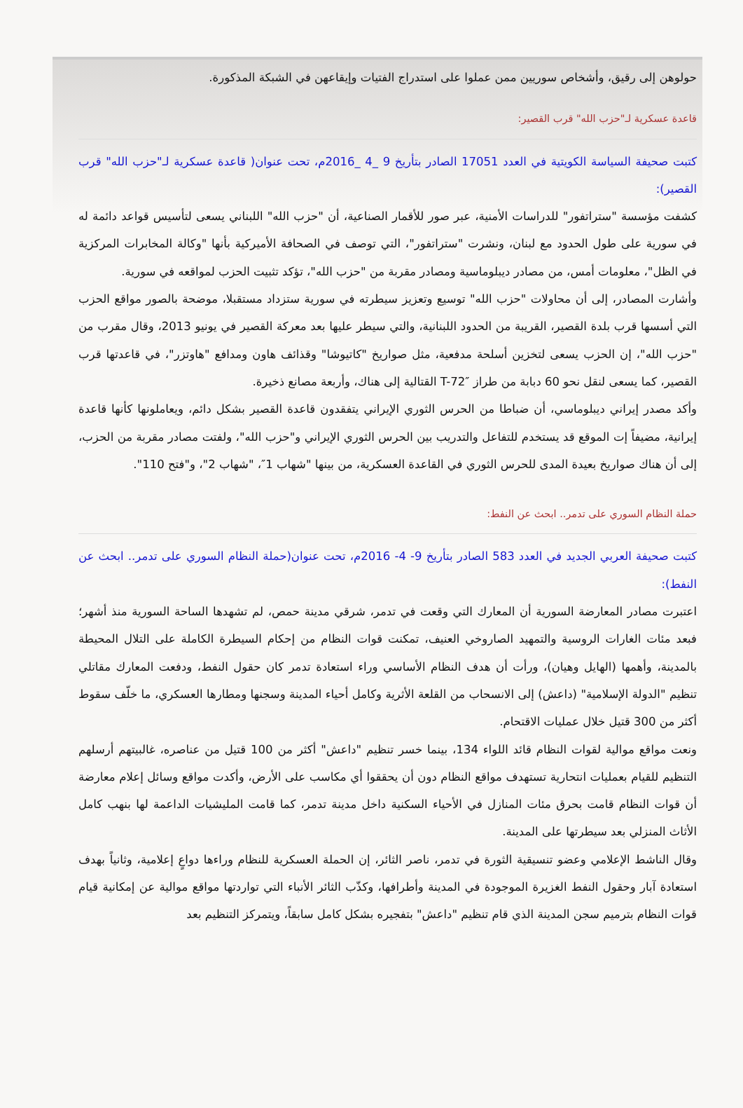حولوهن إلى رقيق، وأشخاص سوريين ممن عملوا على استدراج الفتيات وإيقاعهن في الشبكة المذكورة.
قاعدة عسكرية لـ"حزب الله" قرب القصير:
كتبت صحيفة السياسة الكويتية في العدد 17051 الصادر بتأريخ 9 _4 _2016م، تحت عنوان( قاعدة عسكرية لـ"حزب الله" قرب القصير):
كشفت مؤسسة "ستراتفور" للدراسات الأمنية، عبر صور للأقمار الصناعية، أن "حزب الله" اللبناني يسعى لتأسيس قواعد دائمة له في سورية على طول الحدود مع لبنان، ونشرت "ستراتفور"، التي توصف في الصحافة الأميركية بأنها "وكالة المخابرات المركزية في الظل"، معلومات أمس، من مصادر ديبلوماسية ومصادر مقربة من "حزب الله"، تؤكد تثبيت الحزب لمواقعه في سورية.
وأشارت المصادر، إلى أن محاولات "حزب الله" توسيع وتعزيز سيطرته في سورية ستزداد مستقبلا، موضحة بالصور مواقع الحزب التي أسسها قرب بلدة القصير، القريبة من الحدود اللبنانية، والتي سيطر عليها بعد معركة القصير في يونيو 2013، وقال مقرب من "حزب الله"، إن الحزب يسعى لتخزين أسلحة مدفعية، مثل صواريخ "كاتيوشا" وقذائف هاون ومدافع "هاوتزر"، في قاعدتها قرب القصير، كما يسعى لنقل نحو 60 دبابة من طراز ″T-72 القتالية إلى هناك، وأربعة مصانع ذخيرة.
وأكد مصدر إيراني ديبلوماسي، أن ضباطا من الحرس الثوري الإيراني يتفقدون قاعدة القصير بشكل دائم، ويعاملونها كأنها قاعدة إيرانية، مضيفاً إت الموقع قد يستخدم للتفاعل والتدريب بين الحرس الثوري الإيراني و"حزب الله"، ولفتت مصادر مقربة من الحزب، إلى أن هناك صواريخ بعيدة المدى للحرس الثوري في القاعدة العسكرية، من بينها "شهاب 1″، "شهاب 2"، و"فتح 110".
حملة النظام السوري على تدمر.. ابحث عن النفط:
كتبت صحيفة العربي الجديد في العدد 583 الصادر بتأريخ 9- 4- 2016م، تحت عنوان(حملة النظام السوري على تدمر.. ابحث عن النفط):
اعتبرت مصادر المعارضة السورية أن المعارك التي وقعت في تدمر، شرقي مدينة حمص، لم تشهدها الساحة السورية منذ أشهر؛ فبعد مئات الغارات الروسية والتمهيد الصاروخي العنيف، تمكنت قوات النظام من إحكام السيطرة الكاملة على التلال المحيطة بالمدينة، وأهمها (الهايل وهيان)، ورأت أن هدف النظام الأساسي وراء استعادة تدمر كان حقول النفط، ودفعت المعارك مقاتلي تنظيم "الدولة الإسلامية" (داعش) إلى الانسحاب من القلعة الأثرية وكامل أحياء المدينة وسجنها ومطارها العسكري، ما خلّف سقوط أكثر من 300 قتيل خلال عمليات الاقتحام.
ونعت مواقع موالية لقوات النظام قائد اللواء 134، بينما خسر تنظيم "داعش" أكثر من 100 قتيل من عناصره، غالبيتهم أرسلهم التنظيم للقيام بعمليات انتحارية تستهدف مواقع النظام دون أن يحققوا أي مكاسب على الأرض، وأكدت مواقع وسائل إعلام معارضة أن قوات النظام قامت بحرق مئات المنازل في الأحياء السكنية داخل مدينة تدمر، كما قامت المليشيات الداعمة لها بنهب كامل الأثاث المنزلي بعد سيطرتها على المدينة.
وقال الناشط الإعلامي وعضو تنسيقية الثورة في تدمر، ناصر الثائر، إن الحملة العسكرية للنظام وراءها دواعٍ إعلامية، وثانياً بهدف استعادة آبار وحقول النفط الغزيرة الموجودة في المدينة وأطرافها، وكذّب الثائر الأنباء التي تواردتها مواقع موالية عن إمكانية قيام قوات النظام بترميم سجن المدينة الذي قام تنظيم "داعش" بتفجيره بشكل كامل سابقاً، ويتمركز التنظيم بعد